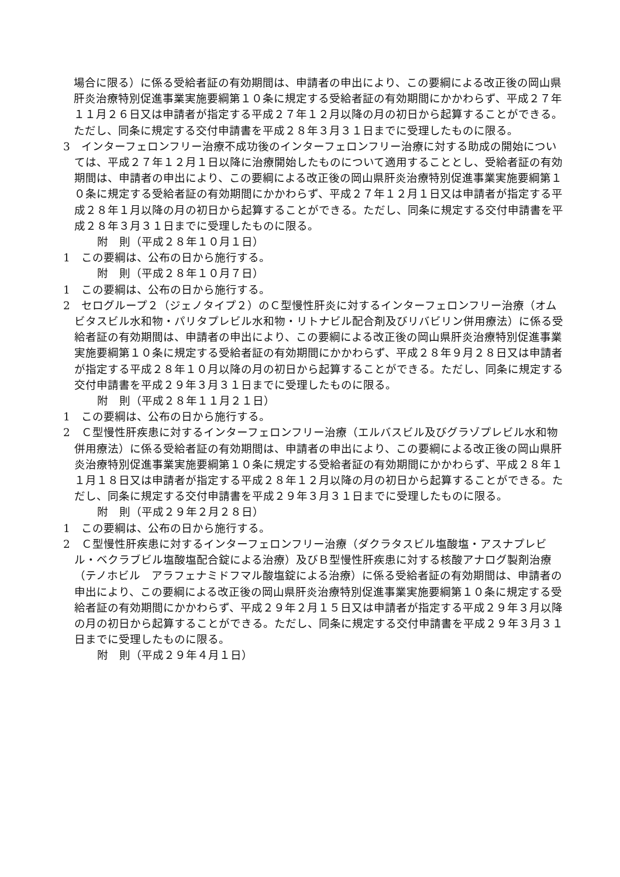場合に限る）に係る受給者証の有効期間は、申請者の申出により、この要綱による改正後の岡山県肝炎治療特別促進事業実施要綱第１０条に規定する受給者証の有効期間にかかわらず、平成２７年１１月２６日又は申請者が指定する平成２７年１２月以降の月の初日から起算することができる。ただし、同条に規定する交付申請書を平成２８年３月３１日までに受理したものに限る。
3　インターフェロンフリー治療不成功後のインターフェロンフリー治療に対する助成の開始については、平成２７年１２月１日以降に治療開始したものについて適用することとし、受給者証の有効期間は、申請者の申出により、この要綱による改正後の岡山県肝炎治療特別促進事業実施要綱第１０条に規定する受給者証の有効期間にかかわらず、平成２７年１２月１日又は申請者が指定する平成２８年１月以降の月の初日から起算することができる。ただし、同条に規定する交付申請書を平成２８年３月３１日までに受理したものに限る。
附　則（平成２８年１０月１日）
1　この要綱は、公布の日から施行する。
附　則（平成２８年１０月７日）
1　この要綱は、公布の日から施行する。
2　セログループ２（ジェノタイプ２）のＣ型慢性肝炎に対するインターフェロンフリー治療（オムビタスビル水和物・パリタプレビル水和物・リトナビル配合剤及びリバビリン併用療法）に係る受給者証の有効期間は、申請者の申出により、この要綱による改正後の岡山県肝炎治療特別促進事業実施要綱第１０条に規定する受給者証の有効期間にかかわらず、平成２８年９月２８日又は申請者が指定する平成２８年１０月以降の月の初日から起算することができる。ただし、同条に規定する交付申請書を平成２９年３月３１日までに受理したものに限る。
附　則（平成２８年１１月２１日）
1　この要綱は、公布の日から施行する。
2　Ｃ型慢性肝疾患に対するインターフェロンフリー治療（エルバスビル及びグラゾプレビル水和物併用療法）に係る受給者証の有効期間は、申請者の申出により、この要綱による改正後の岡山県肝炎治療特別促進事業実施要綱第１０条に規定する受給者証の有効期間にかかわらず、平成２８年１１月１８日又は申請者が指定する平成２８年１２月以降の月の初日から起算することができる。ただし、同条に規定する交付申請書を平成２９年３月３１日までに受理したものに限る。
附　則（平成２９年２月２８日）
1　この要綱は、公布の日から施行する。
2　Ｃ型慢性肝疾患に対するインターフェロンフリー治療（ダクラタスビル塩酸塩・アスナプレビル・ベクラブビル塩酸塩配合錠による治療）及びＢ型慢性肝疾患に対する核酸アナログ製剤治療（テノホビル　アラフェナミドフマル酸塩錠による治療）に係る受給者証の有効期間は、申請者の申出により、この要綱による改正後の岡山県肝炎治療特別促進事業実施要綱第１０条に規定する受給者証の有効期間にかかわらず、平成２９年２月１５日又は申請者が指定する平成２９年３月以降の月の初日から起算することができる。ただし、同条に規定する交付申請書を平成２９年３月３１日までに受理したものに限る。
附　則（平成２９年４月１日）